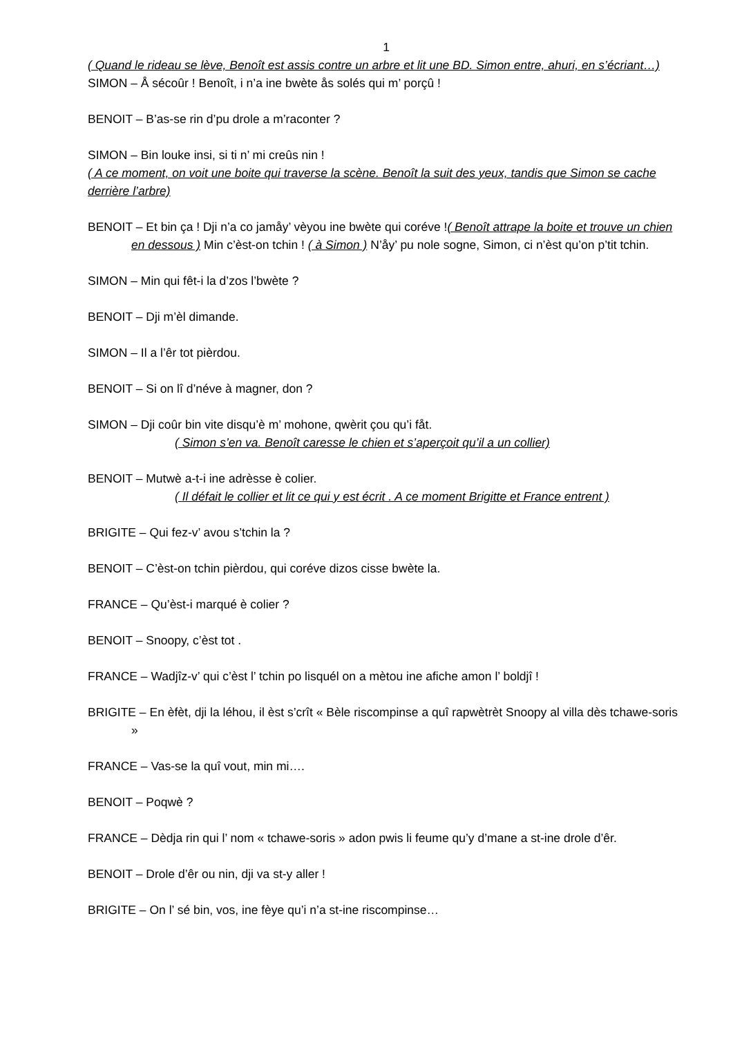1
( Quand le rideau se lève, Benoît est assis contre un arbre et lit une BD. Simon entre, ahuri, en s’écriant…)
SIMON – Å sécoûr ! Benoît, i n’a ine bwète ås solés qui m’ porçû !
BENOIT – B’as-se rin d’pu drole a m’raconter ?
SIMON – Bin louke insi, si ti n’ mi creûs nin !
( A ce moment, on voit une boite qui traverse la scène. Benoît la suit des yeux, tandis que Simon se cache derrière l’arbre)
BENOIT – Et bin ça ! Dji n’a co jamåy’ vèyou ine bwète qui coréve !( Benoît attrape la boite et trouve un chien en dessous ) Min c’èst-on tchin ! ( à Simon ) N’åy’ pu nole sogne, Simon, ci n’èst qu’on p’tit tchin.
SIMON – Min qui fêt-i la d’zos l’bwète ?
BENOIT – Dji m’èl dimande.
SIMON – Il a l’êr tot pièrdou.
BENOIT – Si on lî d’néve à magner, don ?
SIMON – Dji coûr bin vite disqu’è m’ mohone, qwèrit çou qu’i fåt.
( Simon s’en va. Benoît caresse le chien et s’aperçoit qu’il a un collier)
BENOIT – Mutwè a-t-i ine adrèsse è colier.
( Il défait le collier et lit ce qui y est écrit . A ce moment Brigitte et France entrent )
BRIGITE – Qui fez-v’ avou s’tchin la ?
BENOIT – C’èst-on tchin pièrdou, qui coréve dizos cisse bwète la.
FRANCE – Qu’èst-i marqué è colier ?
BENOIT – Snoopy, c’èst tot .
FRANCE – Wadjîz-v’ qui c’èst l’ tchin po lisquél on a mètou ine afiche amon l’ boldjî !
BRIGITE – En èfèt, dji la léhou, il èst s’crît « Bèle riscompinse a quî rapwètrèt Snoopy al villa dès tchawe-soris »
FRANCE – Vas-se la quî vout, min mi….
BENOIT – Poqwè ?
FRANCE – Dèdja rin qui l’ nom « tchawe-soris » adon pwis li feume qu’y d’mane a st-ine drole d’êr.
BENOIT – Drole d’êr ou nin, dji va st-y aller !
BRIGITE – On l’ sé bin, vos, ine fèye qu’i n’a st-ine riscompinse…